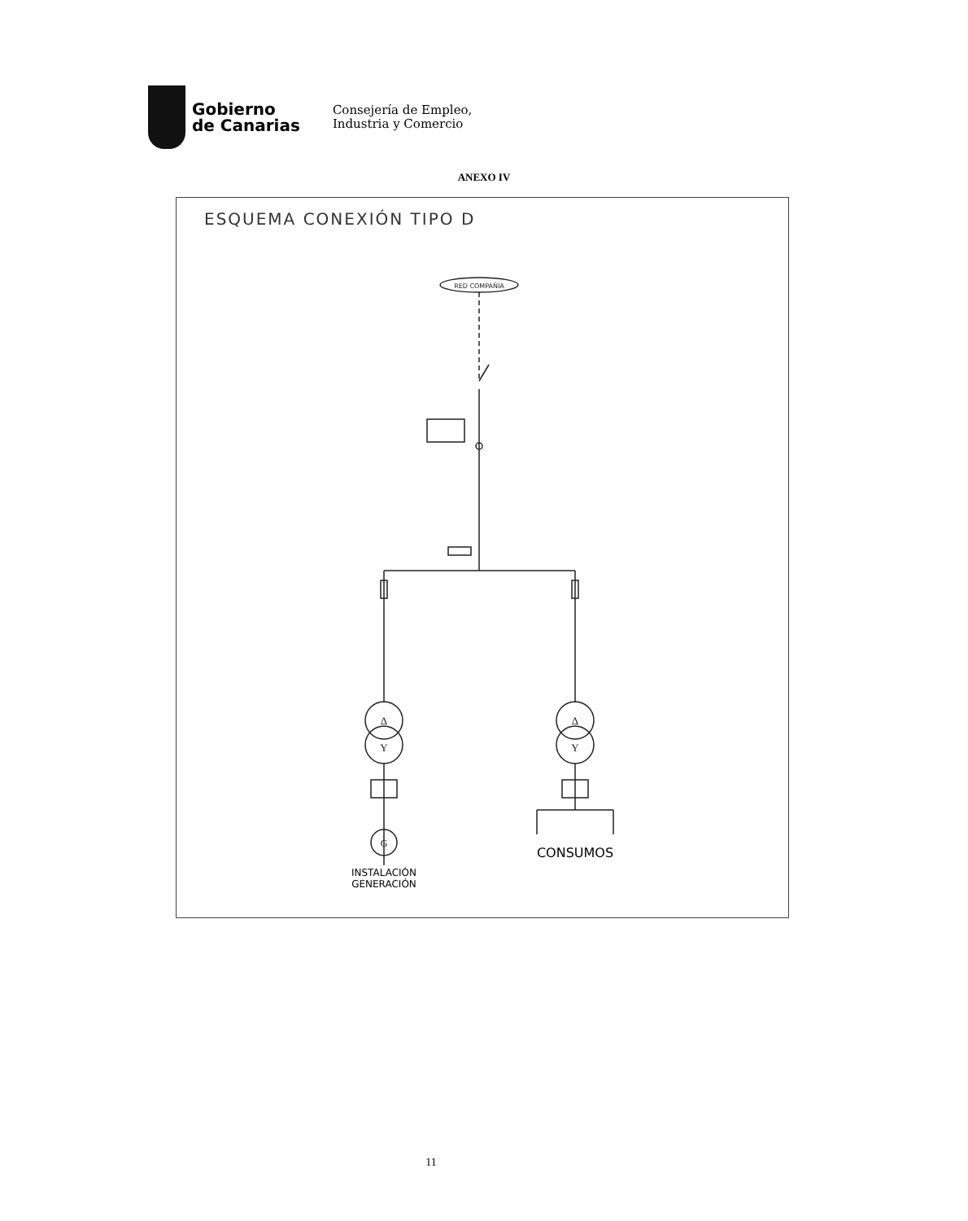Gobierno
de Canarias
Consejería de Empleo,
Industria y Comercio
ANEXO IV
ESQUEMA CONEXIÓN TIPO D
RED COMPAÑÍA
Δ
Y
Δ
Y
G
INSTALACIÓN
GENERACIÓN
CONSUMOS
11